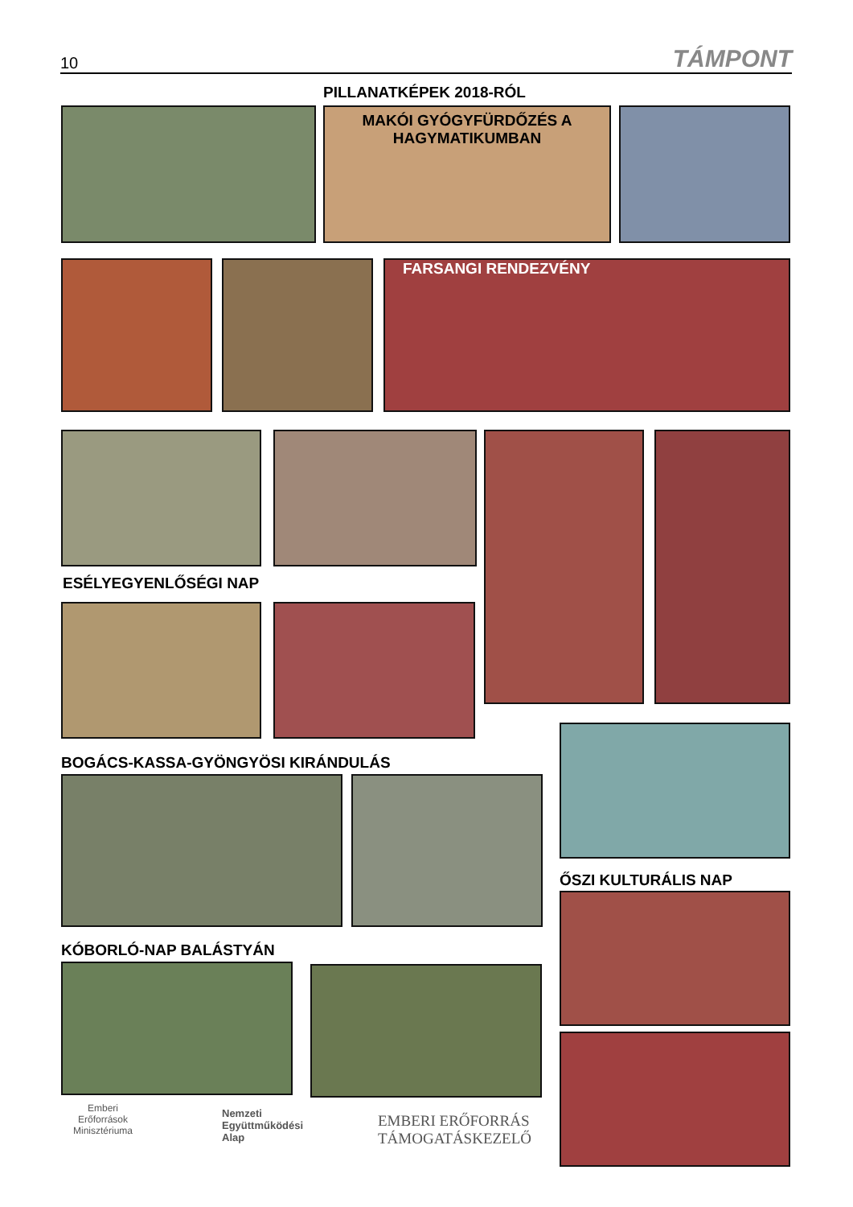10 TÁMPONT
PILLANATKÉPEK 2018-RÓL
MAKÓI GYÓGYFÜRDŐZÉS A
HAGYMATIKUMBAN
FARSANGI RENDEZVÉNY
ESÉLYEGYENLŐSÉGI NAP
BOGÁCS-KASSA-GYÖNGYÖSI KIRÁNDULÁS
ŐSZI KULTURÁLIS NAP
KÓBORLÓ-NAP BALÁSTYÁN
Emberi Erőforrások Minisztériuma
Nemzeti
Együttműködési
Alap
EMBERI ERŐFORRÁS
TÁMOGATÁSKEZELŐ